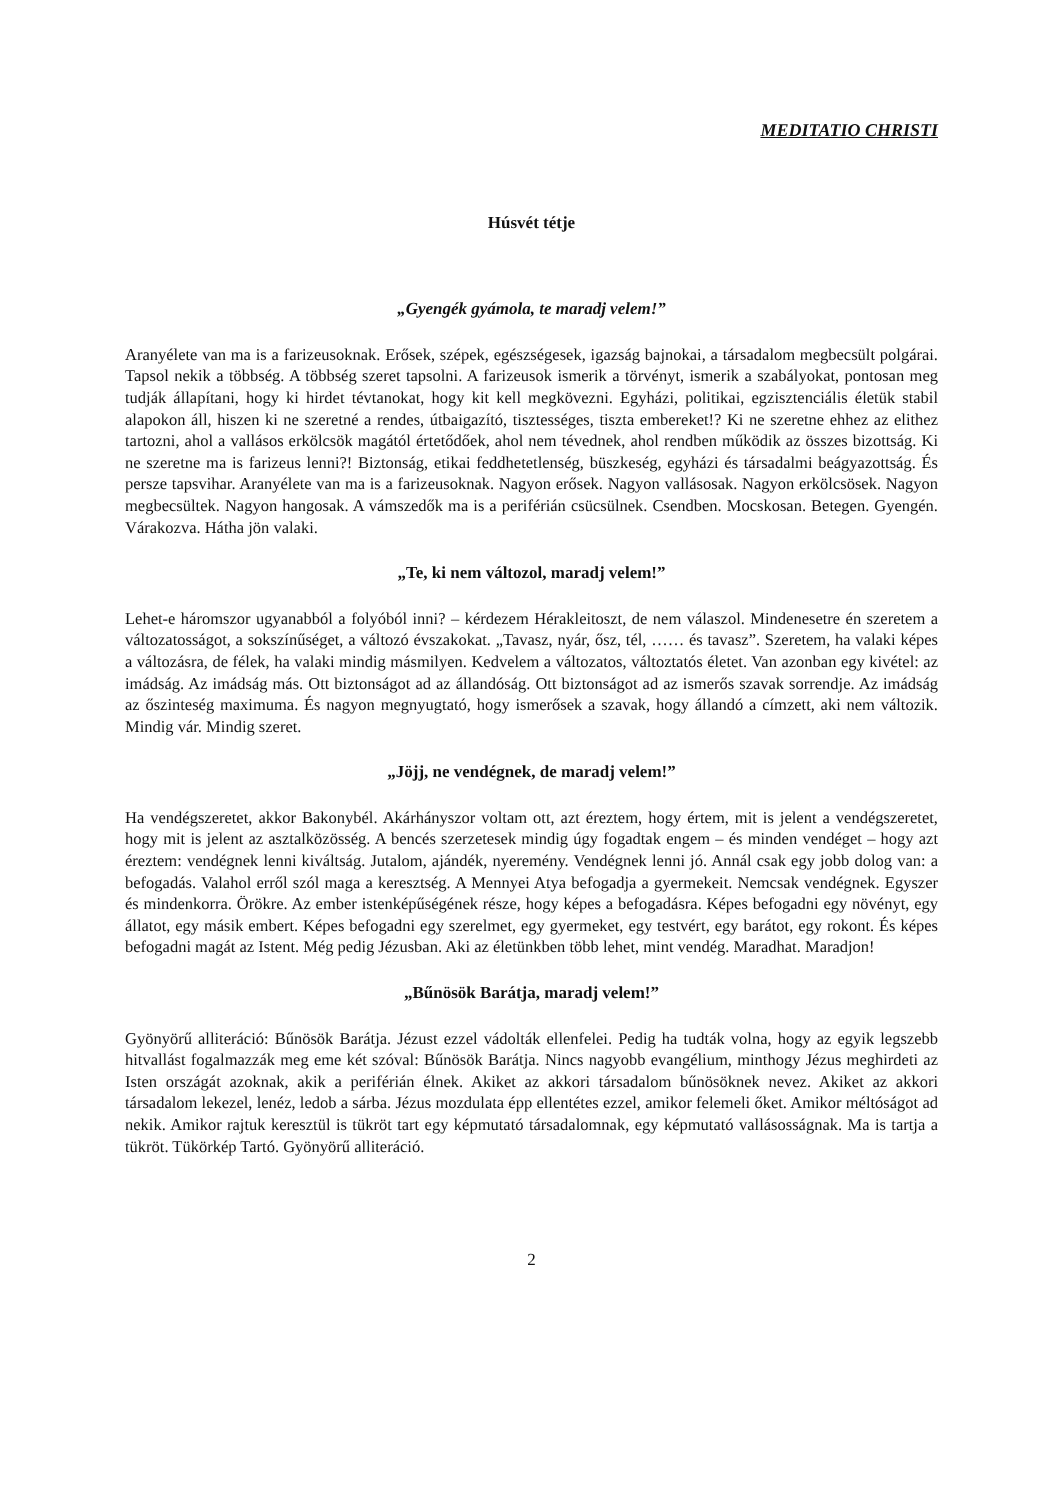MEDITATIO CHRISTI
Húsvét tétje
„Gyengék gyámola, te maradj velem!”
Aranyélete van ma is a farizeusoknak. Erősek, szépek, egészségesek, igazság bajnokai, a társadalom megbecsült polgárai. Tapsol nekik a többség. A többség szeret tapsolni. A farizeusok ismerik a törvényt, ismerik a szabályokat, pontosan meg tudják állapítani, hogy ki hirdet tévtanokat, hogy kit kell megkövezni. Egyházi, politikai, egzisztenciális életük stabil alapokon áll, hiszen ki ne szeretné a rendes, útbaigazító, tisztességes, tiszta embereket!? Ki ne szeretne ehhez az elithez tartozni, ahol a vallásos erkölcsök magától értetődőek, ahol nem tévednek, ahol rendben működik az összes bizottság. Ki ne szeretne ma is farizeus lenni?! Biztonság, etikai feddhetetlenség, büszkeség, egyházi és társadalmi beágyazottság. És persze tapsvihar. Aranyélete van ma is a farizeusoknak. Nagyon erősek. Nagyon vallásosak. Nagyon erkölcsösek. Nagyon megbecsültek. Nagyon hangosak. A vámszedők ma is a periférián csücsülnek. Csendben. Mocskosan. Betegen. Gyengén. Várakozva. Hátha jön valaki.
„Te, ki nem változol, maradj velem!”
Lehet-e háromszor ugyanabból a folyóból inni? – kérdezem Hérakleitoszt, de nem válaszol. Mindenesetre én szeretem a változatosságot, a sokszínűséget, a változó évszakokat. „Tavasz, nyár, ősz, tél, …… és tavasz”. Szeretem, ha valaki képes a változásra, de félek, ha valaki mindig másmilyen. Kedvelem a változatos, változtatós életet. Van azonban egy kivétel: az imádság. Az imádság más. Ott biztonságot ad az állandóság. Ott biztonságot ad az ismerős szavak sorrendje. Az imádság az őszinteség maximuma. És nagyon megnyugtató, hogy ismerősek a szavak, hogy állandó a címzett, aki nem változik. Mindig vár. Mindig szeret.
„Jöjj, ne vendégnek, de maradj velem!”
Ha vendégszeretet, akkor Bakonybél. Akárhányszor voltam ott, azt éreztem, hogy értem, mit is jelent a vendégszeretet, hogy mit is jelent az asztalközösség. A bencés szerzetesek mindig úgy fogadtak engem – és minden vendéget – hogy azt éreztem: vendégnek lenni kiváltság. Jutalom, ajándék, nyeremény. Vendégnek lenni jó. Annál csak egy jobb dolog van: a befogadás. Valahol erről szól maga a keresztség. A Mennyei Atya befogadja a gyermekeit. Nemcsak vendégnek. Egyszer és mindenkorra. Örökre. Az ember istenképűségének része, hogy képes a befogadásra. Képes befogadni egy növényt, egy állatot, egy másik embert. Képes befogadni egy szerelmet, egy gyermeket, egy testvért, egy barátot, egy rokont. És képes befogadni magát az Istent. Még pedig Jézusban. Aki az életünkben több lehet, mint vendég. Maradhat. Maradjon!
„Bűnösök Barátja, maradj velem!”
Gyönyörű alliteráció: Bűnösök Barátja. Jézust ezzel vádolták ellenfelei. Pedig ha tudták volna, hogy az egyik legszebb hitvallást fogalmazzák meg eme két szóval: Bűnösök Barátja. Nincs nagyobb evangélium, minthogy Jézus meghirdeti az Isten országát azoknak, akik a periférián élnek. Akiket az akkori társadalom bűnösöknek nevez. Akiket az akkori társadalom lekezel, lenéz, ledob a sárba. Jézus mozdulata épp ellentétes ezzel, amikor felemeli őket. Amikor méltóságot ad nekik. Amikor rajtuk keresztül is tükröt tart egy képmutató társadalomnak, egy képmutató vallásosságnak. Ma is tartja a tükröt. Tükörkép Tartó. Gyönyörű alliteráció.
2